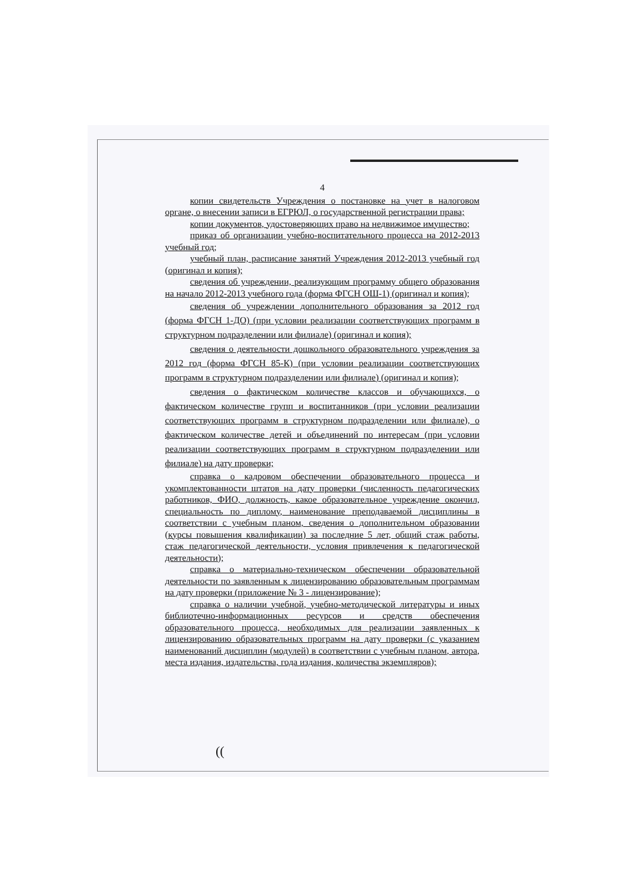4
копии свидетельств Учреждения о постановке на учет в налоговом органе, о внесении записи в ЕГРЮЛ, о государственной регистрации права;
копии документов, удостоверяющих право на недвижимое имущество;
приказ об организации учебно-воспитательного процесса на 2012-2013 учебный год;
учебный план, расписание занятий Учреждения 2012-2013 учебный год (оригинал и копия);
сведения об учреждении, реализующим программу общего образования на начало 2012-2013 учебного года (форма ФГСН ОШ-1) (оригинал и копия);
сведения об учреждении дополнительного образования за 2012 год (форма ФГСН 1-ДО) (при условии реализации соответствующих программ в структурном подразделении или филиале) (оригинал и копия);
сведения о деятельности дошкольного образовательного учреждения за 2012 год (форма ФГСН 85-К) (при условии реализации соответствующих программ в структурном подразделении или филиале) (оригинал и копия);
сведения о фактическом количестве классов и обучающихся, о фактическом количестве групп и воспитанников (при условии реализации соответствующих программ в структурном подразделении или филиале), о фактическом количестве детей и объединений по интересам (при условии реализации соответствующих программ в структурном подразделении или филиале) на дату проверки;
справка о кадровом обеспечении образовательного процесса и укомплектованности штатов на дату проверки (численность педагогических работников, ФИО, должность, какое образовательное учреждение окончил, специальность по диплому, наименование преподаваемой дисциплины в соответствии с учебным планом, сведения о дополнительном образовании (курсы повышения квалификации) за последние 5 лет, общий стаж работы, стаж педагогической деятельности, условия привлечения к педагогической деятельности);
справка о материально-техническом обеспечении образовательной деятельности по заявленным к лицензированию образовательным программам на дату проверки (приложение № 3 - лицензирование);
справка о наличии учебной, учебно-методической литературы и иных библиотечно-информационных ресурсов и средств обеспечения образовательного процесса, необходимых для реализации заявленных к лицензированию образовательных программ на дату проверки (с указанием наименований дисциплин (модулей) в соответствии с учебным планом, автора, места издания, издательства, года издания, количества экземпляров);
((